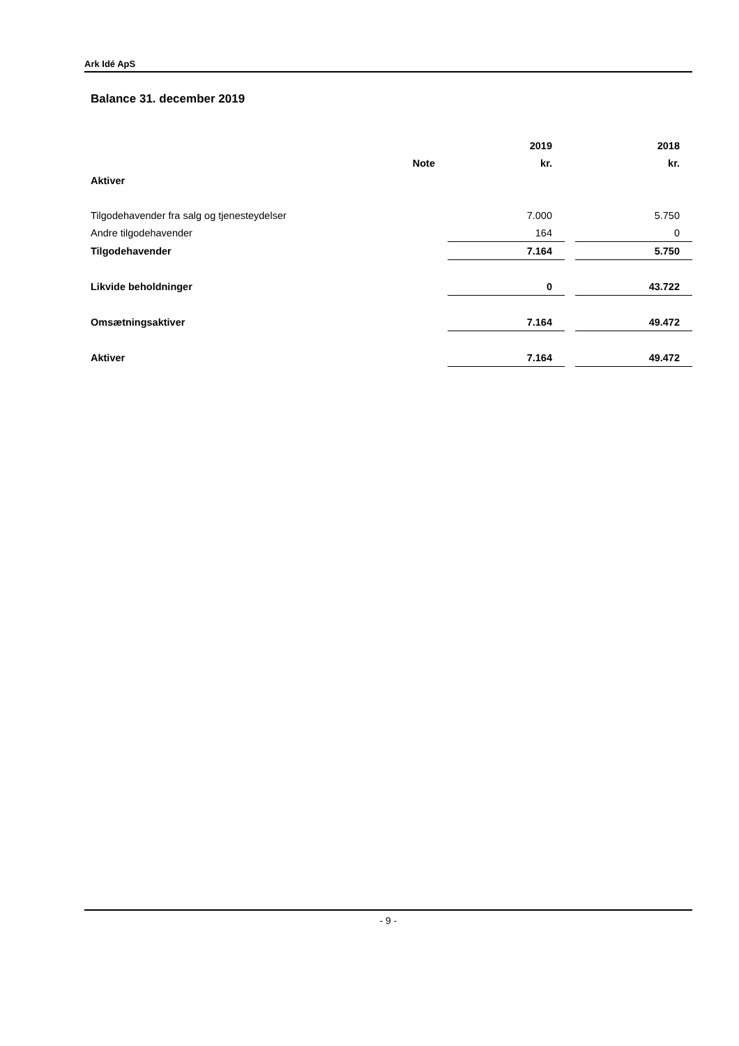Ark Idé ApS
Balance 31. december 2019
| | | 2019 | | 2018 |
| --- | --- | --- | --- | --- |
| | Note | kr. | | kr. |
| Aktiver | | | | |
| Tilgodehavender fra salg og tjenesteydelser | | 7.000 | | 5.750 |
| Andre tilgodehavender | | 164 | | 0 |
| Tilgodehavender | | 7.164 | | 5.750 |
| Likvide beholdninger | | 0 | | 43.722 |
| Omsætningsaktiver | | 7.164 | | 49.472 |
| Aktiver | | 7.164 | | 49.472 |
- 9 -